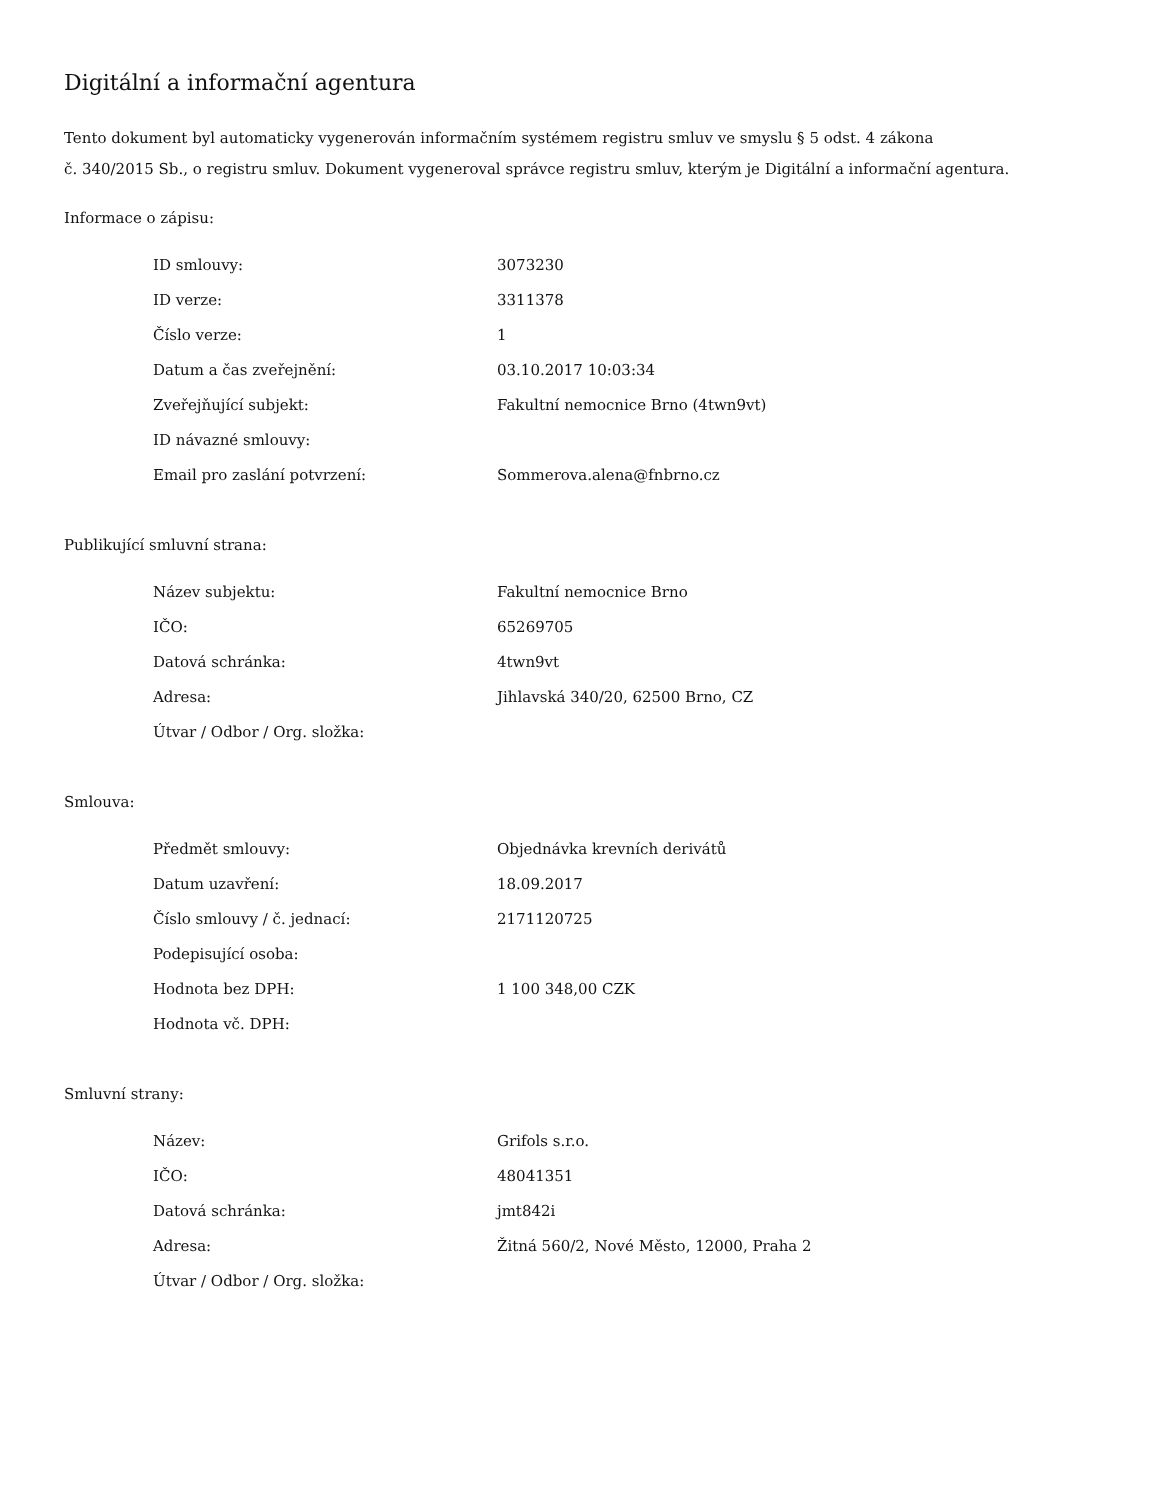Digitální a informační agentura
Tento dokument byl automaticky vygenerován informačním systémem registru smluv ve smyslu § 5 odst. 4 zákona
č. 340/2015 Sb., o registru smluv. Dokument vygeneroval správce registru smluv, kterým je Digitální a informační agentura.
Informace o zápisu:
| ID smlouvy: | 3073230 |
| ID verze: | 3311378 |
| Číslo verze: | 1 |
| Datum a čas zveřejnění: | 03.10.2017 10:03:34 |
| Zveřejňující subjekt: | Fakultní nemocnice Brno (4twn9vt) |
| ID návazné smlouvy: | |
| Email pro zaslání potvrzení: | Sommerova.alena@fnbrno.cz |
Publikující smluvní strana:
| Název subjektu: | Fakultní nemocnice Brno |
| IČO: | 65269705 |
| Datová schránka: | 4twn9vt |
| Adresa: | Jihlavská 340/20, 62500 Brno, CZ |
| Útvar / Odbor / Org. složka: | |
Smlouva:
| Předmět smlouvy: | Objednávka krevních derivátů |
| Datum uzavření: | 18.09.2017 |
| Číslo smlouvy / č. jednací: | 2171120725 |
| Podepisující osoba: | |
| Hodnota bez DPH: | 1 100 348,00 CZK |
| Hodnota vč. DPH: | |
Smluvní strany:
| Název: | Grifols s.r.o. |
| IČO: | 48041351 |
| Datová schránka: | jmt842i |
| Adresa: | Žitná 560/2, Nové Město, 12000, Praha 2 |
| Útvar / Odbor / Org. složka: | |